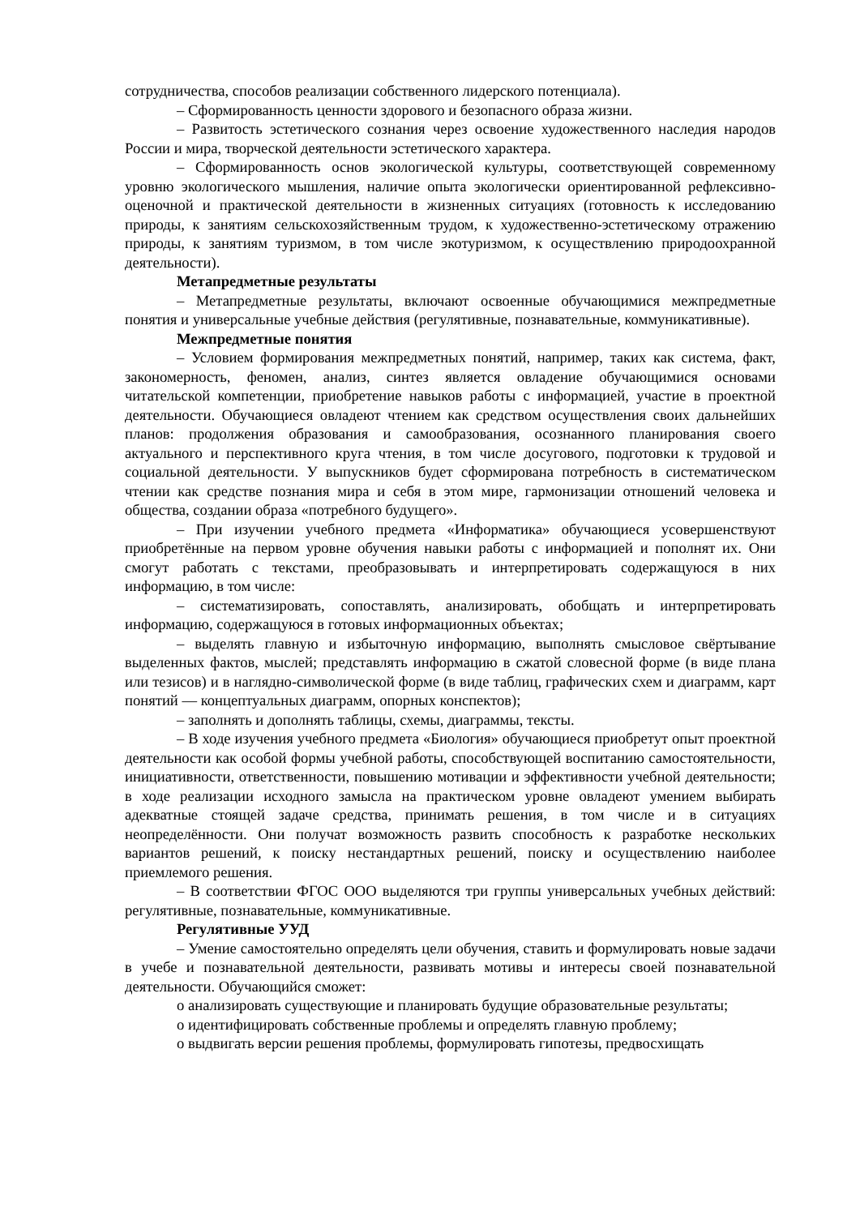сотрудничества, способов реализации собственного лидерского потенциала).
– Сформированность ценности здорового и безопасного образа жизни.
– Развитость эстетического сознания через освоение художественного наследия народов России и мира, творческой деятельности эстетического характера.
– Сформированность основ экологической культуры, соответствующей современному уровню экологического мышления, наличие опыта экологически ориентированной рефлексивно-оценочной и практической деятельности в жизненных ситуациях (готовность к исследованию природы, к занятиям сельскохозяйственным трудом, к художественно-эстетическому отражению природы, к занятиям туризмом, в том числе экотуризмом, к осуществлению природоохранной деятельности).
Метапредметные результаты
– Метапредметные результаты, включают освоенные обучающимися межпредметные понятия и универсальные учебные действия (регулятивные, познавательные, коммуникативные).
Межпредметные понятия
– Условием формирования межпредметных понятий, например, таких как система, факт, закономерность, феномен, анализ, синтез является овладение обучающимися основами читательской компетенции, приобретение навыков работы с информацией, участие в проектной деятельности. Обучающиеся овладеют чтением как средством осуществления своих дальнейших планов: продолжения образования и самообразования, осознанного планирования своего актуального и перспективного круга чтения, в том числе досугового, подготовки к трудовой и социальной деятельности. У выпускников будет сформирована потребность в систематическом чтении как средстве познания мира и себя в этом мире, гармонизации отношений человека и общества, создании образа «потребного будущего».
– При изучении учебного предмета «Информатика» обучающиеся усовершенствуют приобретённые на первом уровне обучения навыки работы с информацией и пополнят их. Они смогут работать с текстами, преобразовывать и интерпретировать содержащуюся в них информацию, в том числе:
– систематизировать, сопоставлять, анализировать, обобщать и интерпретировать информацию, содержащуюся в готовых информационных объектах;
– выделять главную и избыточную информацию, выполнять смысловое свёртывание выделенных фактов, мыслей; представлять информацию в сжатой словесной форме (в виде плана или тезисов) и в наглядно-символической форме (в виде таблиц, графических схем и диаграмм, карт понятий — концептуальных диаграмм, опорных конспектов);
– заполнять и дополнять таблицы, схемы, диаграммы, тексты.
– В ходе изучения учебного предмета «Биология» обучающиеся приобретут опыт проектной деятельности как особой формы учебной работы, способствующей воспитанию самостоятельности, инициативности, ответственности, повышению мотивации и эффективности учебной деятельности; в ходе реализации исходного замысла на практическом уровне овладеют умением выбирать адекватные стоящей задаче средства, принимать решения, в том числе и в ситуациях неопределённости. Они получат возможность развить способность к разработке нескольких вариантов решений, к поиску нестандартных решений, поиску и осуществлению наиболее приемлемого решения.
– В соответствии ФГОС ООО выделяются три группы универсальных учебных действий: регулятивные, познавательные, коммуникативные.
Регулятивные УУД
– Умение самостоятельно определять цели обучения, ставить и формулировать новые задачи в учебе и познавательной деятельности, развивать мотивы и интересы своей познавательной деятельности. Обучающийся сможет:
o анализировать существующие и планировать будущие образовательные результаты;
o идентифицировать собственные проблемы и определять главную проблему;
o выдвигать версии решения проблемы, формулировать гипотезы, предвосхищать